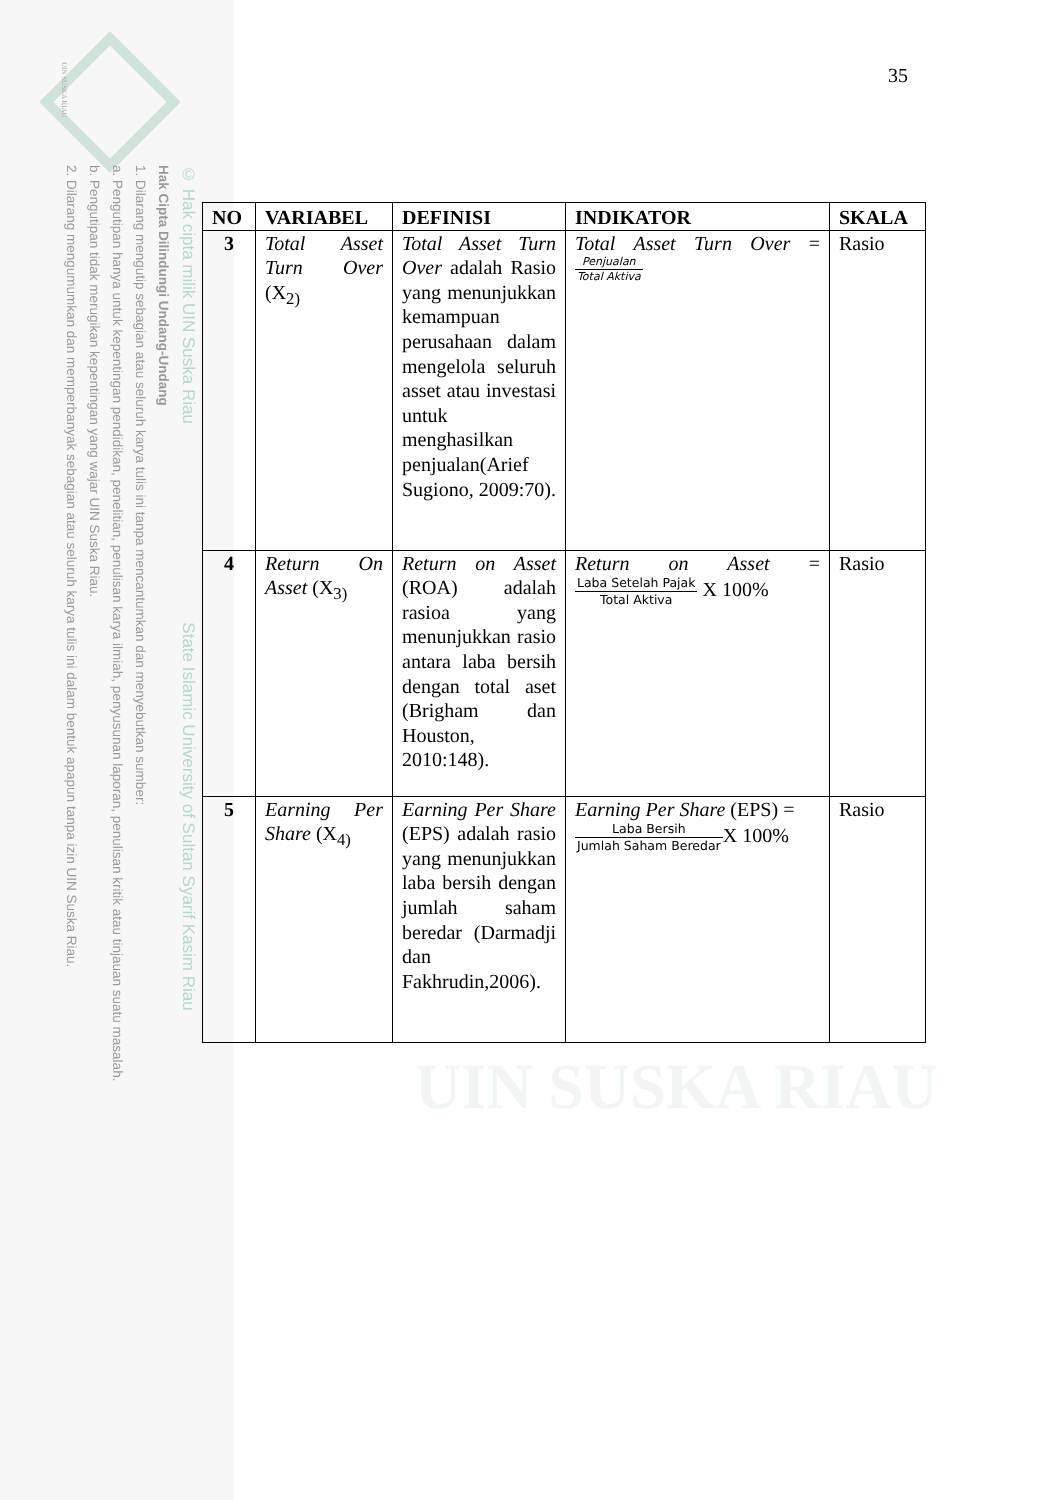UIN SUSKA RIAU
© Hak cipta milik UIN Suska Riau State Islamic University of Sultan Syarif Kasim Riau
Hak Cipta Dilindungi Undang-Undang
1. Dilarang mengutip sebagian atau seluruh karya tulis ini tanpa mencantumkan dan menyebutkan sumber:
a. Pengutipan hanya untuk kepentingan pendidikan, penelitian, penulisan karya ilmiah, penyusunan laporan, penulisan kritik atau tinjauan suatu masalah.
b. Pengutipan tidak merugikan kepentingan yang wajar UIN Suska Riau.
2. Dilarang mengumumkan dan memperbanyak sebagian atau seluruh karya tulis ini dalam bentuk apapun tanpa izin UIN Suska Riau.
UIN SUSKA RIAU
35
| NO | VARIABEL | DEFINISI | INDIKATOR | SKALA |
| --- | --- | --- | --- | --- |
| 3 | Total Asset Turn Over (X<sub>2)</sub> | Total Asset Turn Over adalah Rasio yang menunjukkan kemampuan perusahaan dalam mengelola seluruh asset atau investasi untuk menghasilkan penjualan(Arief Sugiono, 2009:70). | Total Asset Turn Over = Penjualan Total Aktiva | Rasio |
| 4 | Return On Asset (X<sub>3)</sub> | Return on Asset (ROA) adalah rasioa yang menunjukkan rasio antara laba bersih dengan total aset (Brigham dan Houston, 2010:148). | Return on Asset = Laba Setelah Pajak Total Aktiva X 100% | Rasio |
| 5 | Earning Per Share (X<sub>4)</sub> | Earning Per Share (EPS) adalah rasio yang menunjukkan laba bersih dengan jumlah saham beredar (Darmadji dan Fakhrudin,2006). | Earning Per Share (EPS) = Laba Bersih Jumlah Saham Beredar X 100% | Rasio |